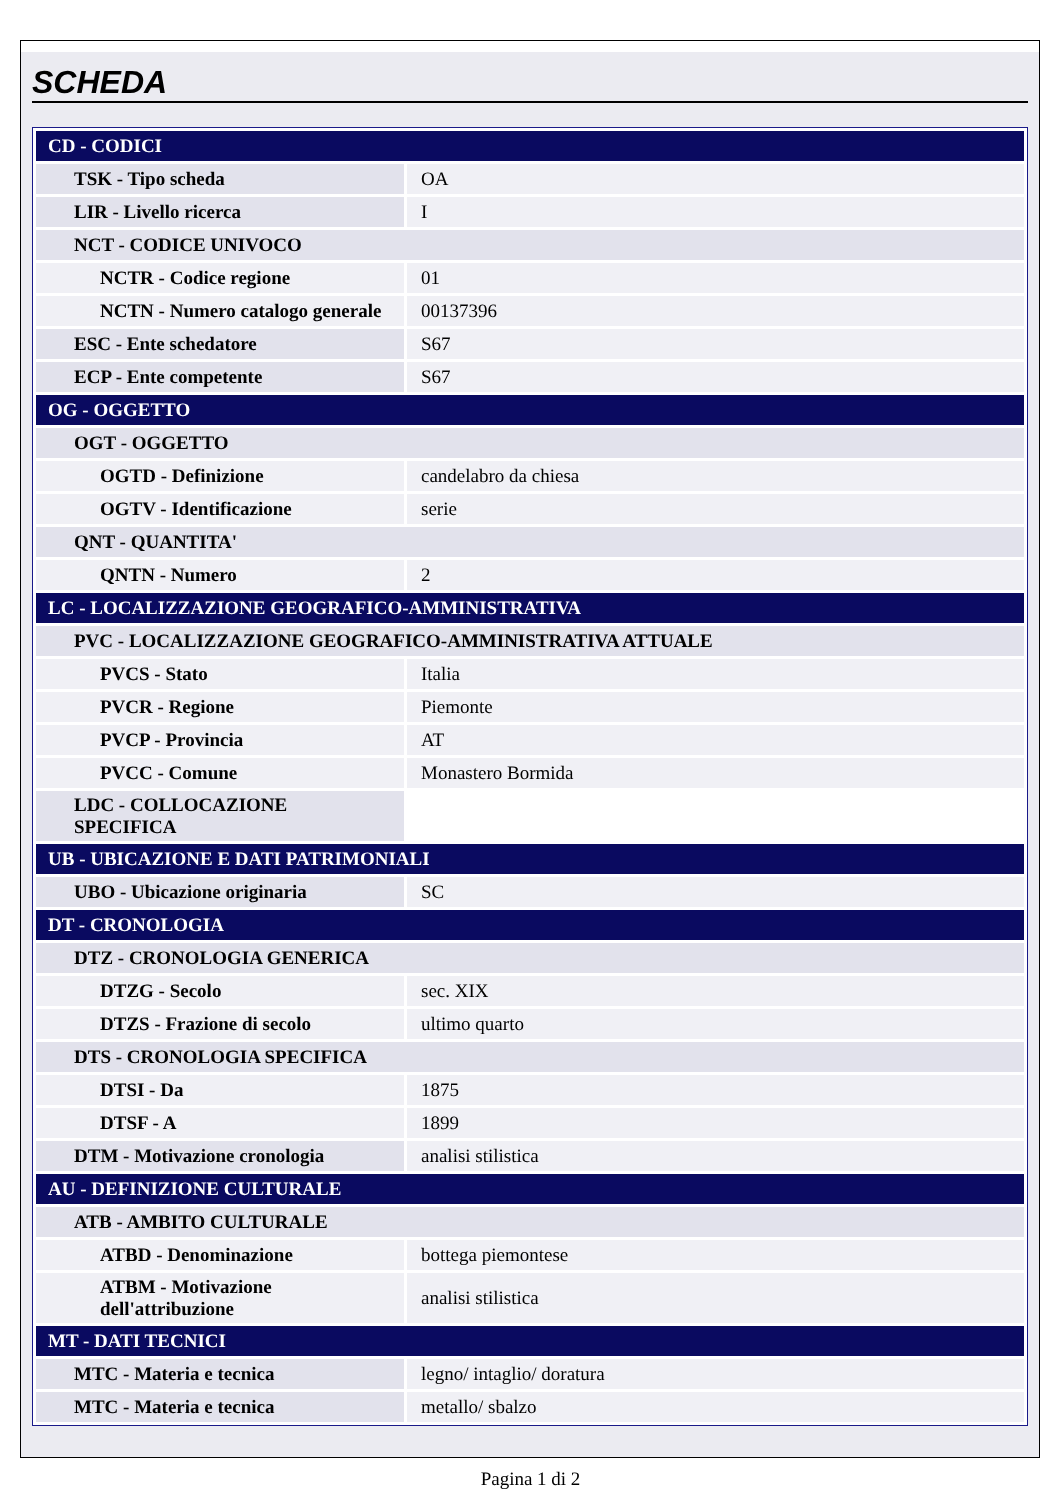SCHEDA
| CD - CODICI | |
| TSK - Tipo scheda | OA |
| LIR - Livello ricerca | I |
| NCT - CODICE UNIVOCO | |
| NCTR - Codice regione | 01 |
| NCTN - Numero catalogo generale | 00137396 |
| ESC - Ente schedatore | S67 |
| ECP - Ente competente | S67 |
| OG - OGGETTO | |
| OGT - OGGETTO | |
| OGTD - Definizione | candelabro da chiesa |
| OGTV - Identificazione | serie |
| QNT - QUANTITA' | |
| QNTN - Numero | 2 |
| LC - LOCALIZZAZIONE GEOGRAFICO-AMMINISTRATIVA | |
| PVC - LOCALIZZAZIONE GEOGRAFICO-AMMINISTRATIVA ATTUALE | |
| PVCS - Stato | Italia |
| PVCR - Regione | Piemonte |
| PVCP - Provincia | AT |
| PVCC - Comune | Monastero Bormida |
| LDC - COLLOCAZIONE SPECIFICA | |
| UB - UBICAZIONE E DATI PATRIMONIALI | |
| UBO - Ubicazione originaria | SC |
| DT - CRONOLOGIA | |
| DTZ - CRONOLOGIA GENERICA | |
| DTZG - Secolo | sec. XIX |
| DTZS - Frazione di secolo | ultimo quarto |
| DTS - CRONOLOGIA SPECIFICA | |
| DTSI - Da | 1875 |
| DTSF - A | 1899 |
| DTM - Motivazione cronologia | analisi stilistica |
| AU - DEFINIZIONE CULTURALE | |
| ATB - AMBITO CULTURALE | |
| ATBD - Denominazione | bottega piemontese |
| ATBM - Motivazione dell'attribuzione | analisi stilistica |
| MT - DATI TECNICI | |
| MTC - Materia e tecnica | legno/ intaglio/ doratura |
| MTC - Materia e tecnica | metallo/ sbalzo |
Pagina 1 di 2